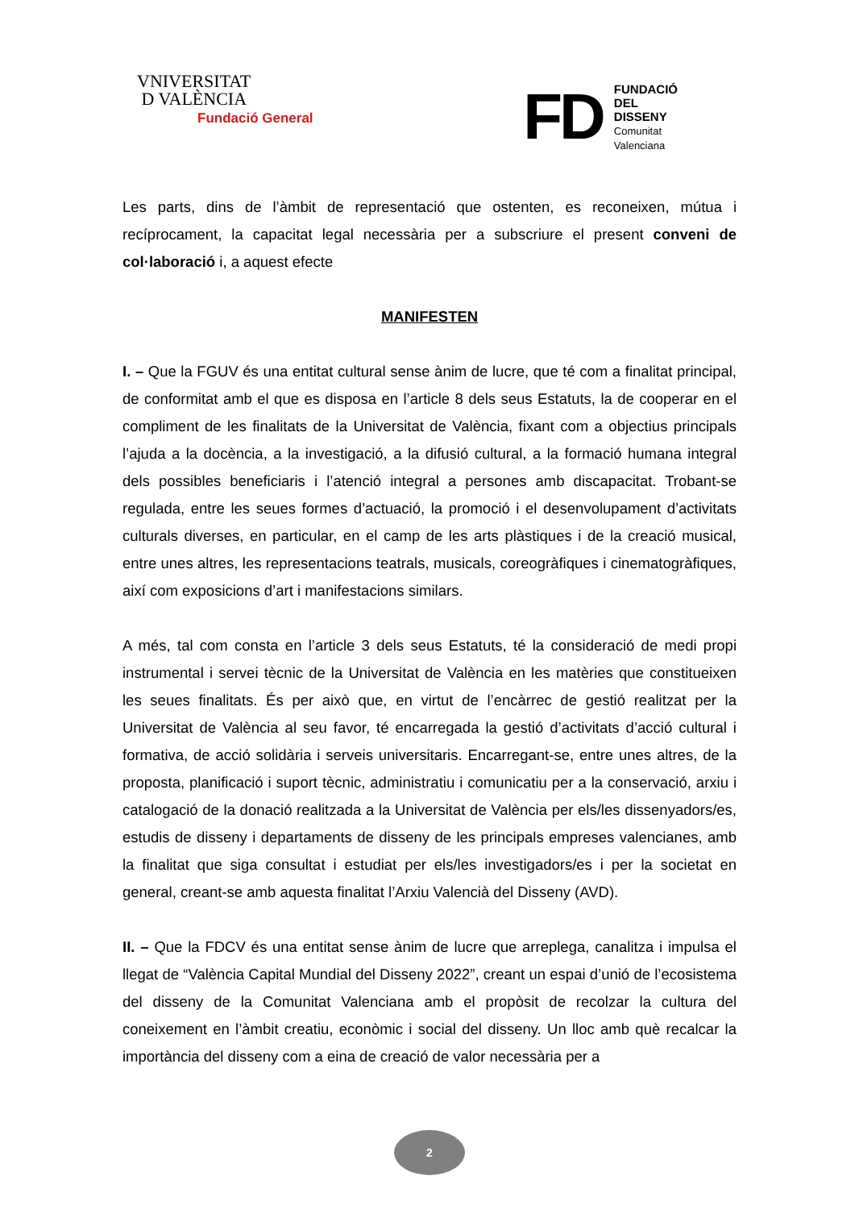VNIVERSITAT
D VALÈNCIA
Fundació General
FD
FUNDACIÓ
DEL
DISSENY
Comunitat
Valenciana
Les parts, dins de l’àmbit de representació que ostenten, es reconeixen, mútua i recíprocament, la capacitat legal necessària per a subscriure el present conveni de col·laboració i, a aquest efecte
MANIFESTEN
I. – Que la FGUV és una entitat cultural sense ànim de lucre, que té com a finalitat principal, de conformitat amb el que es disposa en l’article 8 dels seus Estatuts, la de cooperar en el compliment de les finalitats de la Universitat de València, fixant com a objectius principals l’ajuda a la docència, a la investigació, a la difusió cultural, a la formació humana integral dels possibles beneficiaris i l’atenció integral a persones amb discapacitat. Trobant-se regulada, entre les seues formes d’actuació, la promoció i el desenvolupament d’activitats culturals diverses, en particular, en el camp de les arts plàstiques i de la creació musical, entre unes altres, les representacions teatrals, musicals, coreogràfiques i cinematogràfiques, així com exposicions d’art i manifestacions similars.
A més, tal com consta en l’article 3 dels seus Estatuts, té la consideració de medi propi instrumental i servei tècnic de la Universitat de València en les matèries que constitueixen les seues finalitats. És per això que, en virtut de l’encàrrec de gestió realitzat per la Universitat de València al seu favor, té encarregada la gestió d’activitats d’acció cultural i formativa, de acció solidària i serveis universitaris. Encarregant-se, entre unes altres, de la proposta, planificació i suport tècnic, administratiu i comunicatiu per a la conservació, arxiu i catalogació de la donació realitzada a la Universitat de València per els/les dissenyadors/es, estudis de disseny i departaments de disseny de les principals empreses valencianes, amb la finalitat que siga consultat i estudiat per els/les investigadors/es i per la societat en general, creant-se amb aquesta finalitat l’Arxiu Valencià del Disseny (AVD).
II. – Que la FDCV és una entitat sense ànim de lucre que arreplega, canalitza i impulsa el llegat de “València Capital Mundial del Disseny 2022”, creant un espai d’unió de l’ecosistema del disseny de la Comunitat Valenciana amb el propòsit de recolzar la cultura del coneixement en l’àmbit creatiu, econòmic i social del disseny. Un lloc amb què recalcar la importància del disseny com a eina de creació de valor necessària per a
2